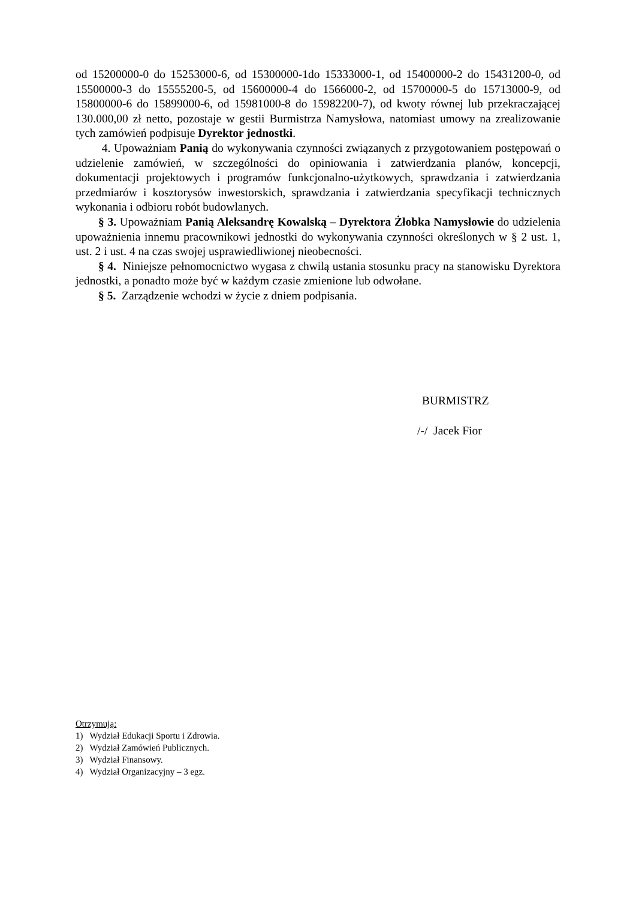od 15200000-0 do 15253000-6, od 15300000-1do 15333000-1, od 15400000-2 do 15431200-0, od 15500000-3 do 15555200-5, od 15600000-4 do 1566000-2, od 15700000-5 do 15713000-9, od 15800000-6 do 15899000-6, od 15981000-8 do 15982200-7), od kwoty równej lub przekraczającej 130.000,00 zł netto, pozostaje w gestii Burmistrza Namysłowa, natomiast umowy na zrealizowanie tych zamówień podpisuje Dyrektor jednostki.
4. Upoważniam Panią do wykonywania czynności związanych z przygotowaniem postępowań o udzielenie zamówień, w szczególności do opiniowania i zatwierdzania planów, koncepcji, dokumentacji projektowych i programów funkcjonalno-użytkowych, sprawdzania i zatwierdzania przedmiarów i kosztorysów inwestorskich, sprawdzania i zatwierdzania specyfikacji technicznych wykonania i odbioru robót budowlanych.
§ 3. Upoważniam Panią Aleksandrę Kowalską – Dyrektora Żłobka Namysłowie do udzielenia upoważnienia innemu pracownikowi jednostki do wykonywania czynności określonych w § 2 ust. 1, ust. 2 i ust. 4 na czas swojej usprawiedliwionej nieobecności.
§ 4. Niniejsze pełnomocnictwo wygasa z chwilą ustania stosunku pracy na stanowisku Dyrektora jednostki, a ponadto może być w każdym czasie zmienione lub odwołane.
§ 5. Zarządzenie wchodzi w życie z dniem podpisania.
BURMISTRZ
/-/ Jacek Fior
Otrzymują:
1) Wydział Edukacji Sportu i Zdrowia.
2) Wydział Zamówień Publicznych.
3) Wydział Finansowy.
4) Wydział Organizacyjny – 3 egz.